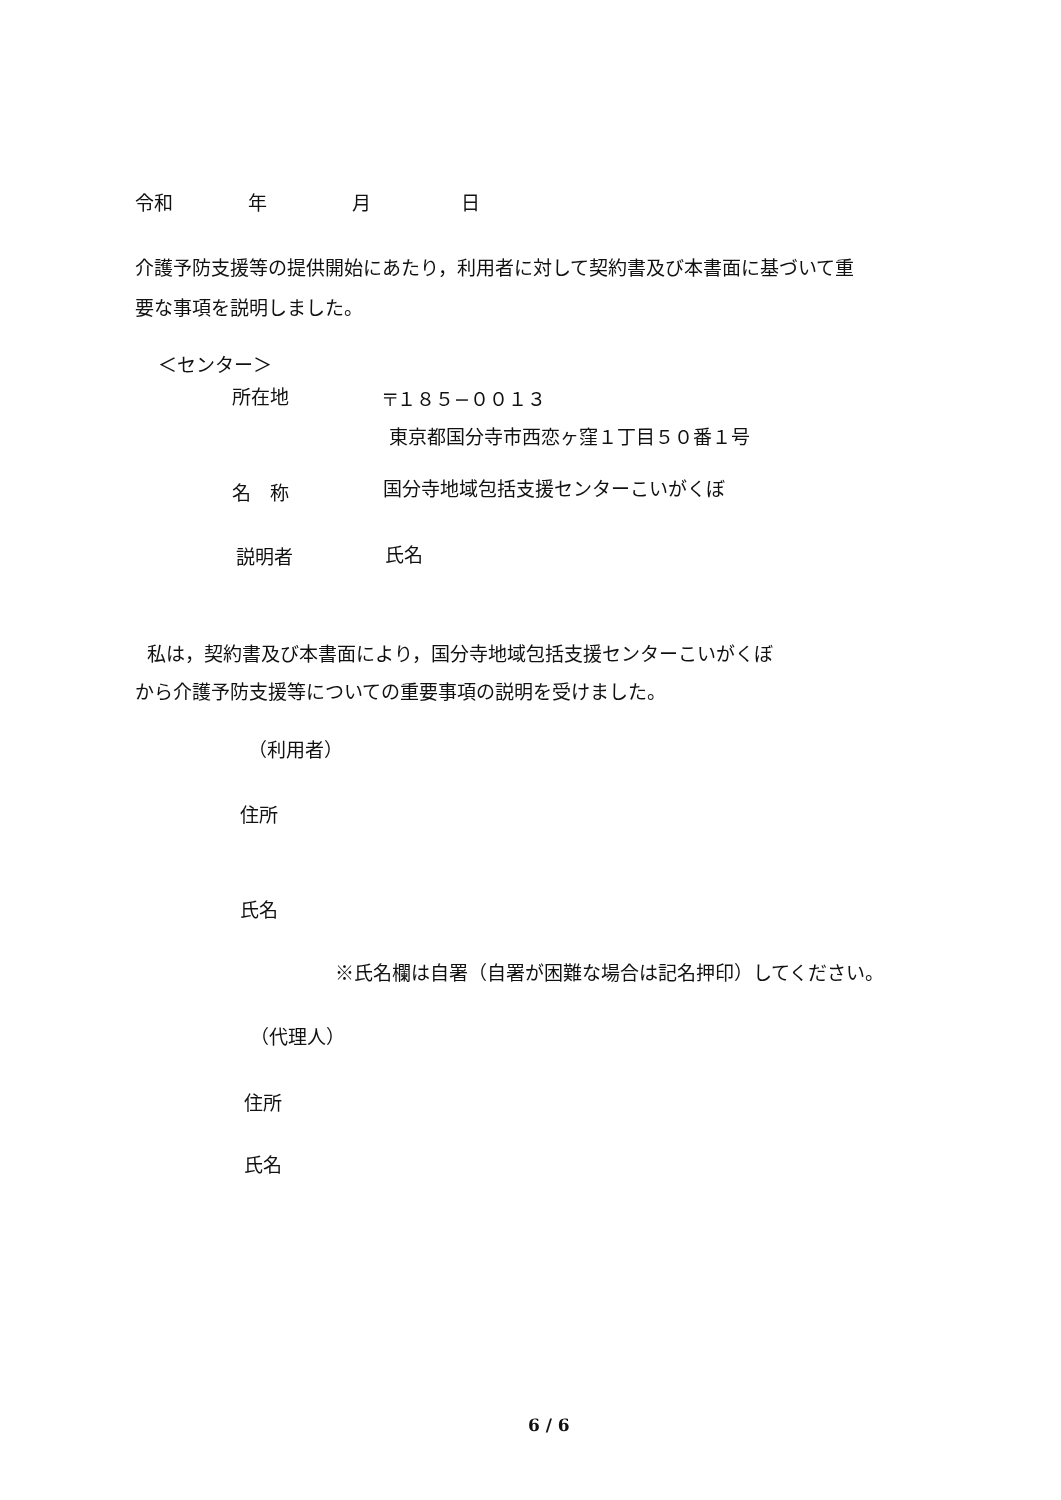令和 年 月 日
介護予防支援等の提供開始にあたり，利用者に対して契約書及び本書面に基づいて重
要な事項を説明しました。
＜センター＞
所在地
〒１８５−００１３
東京都国分寺市西恋ヶ窪１丁目５０番１号
名　称 国分寺地域包括支援センターこいがくぼ
説明者 氏名
私は，契約書及び本書面により，国分寺地域包括支援センターこいがくぼ
から介護予防支援等についての重要事項の説明を受けました。
（利用者）
住所
氏名
※氏名欄は自署（自署が困難な場合は記名押印）してください。
（代理人）
住所
氏名
6 / 6